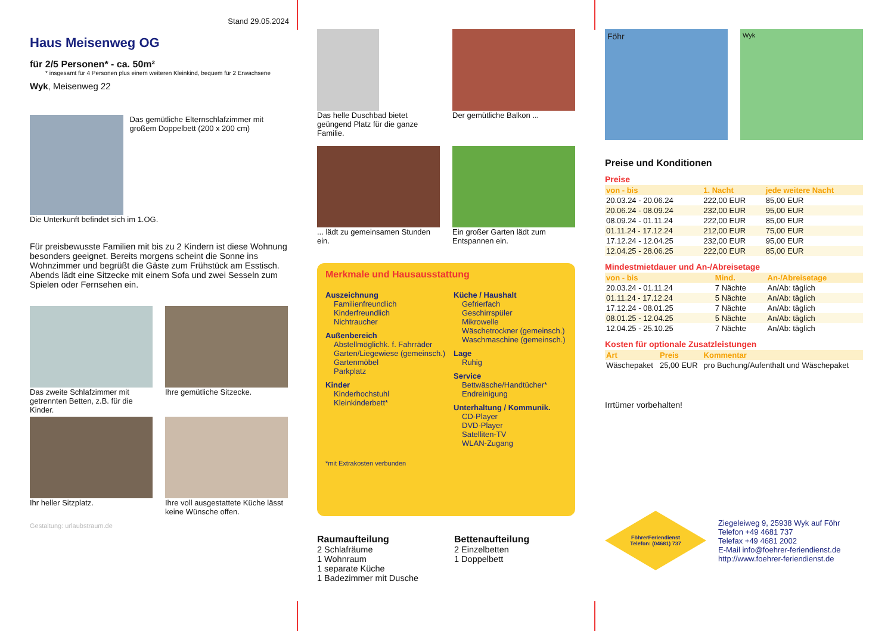Stand 29.05.2024
Haus Meisenweg OG
für 2/5 Personen* - ca. 50m²
* insgesamt für 4 Personen plus einem weiteren Kleinkind, bequem für 2 Erwachsene
Wyk, Meisenweg 22
Das gemütliche Elternschlafzimmer mit großem Doppelbett (200 x 200 cm)
Die Unterkunft befindet sich im 1.OG.
Für preisbewusste Familien mit bis zu 2 Kindern ist diese Wohnung besonders geeignet. Bereits morgens scheint die Sonne ins Wohnzimmer und begrüßt die Gäste zum Frühstück am Esstisch. Abends lädt eine Sitzecke mit einem Sofa und zwei Sesseln zum Spielen oder Fernsehen ein.
Das zweite Schlafzimmer mit getrennten Betten, z.B. für die Kinder.
Ihre gemütliche Sitzecke.
Ihr heller Sitzplatz.
Ihre voll ausgestattete Küche lässt keine Wünsche offen.
Gestaltung: urlaubstraum.de
Das helle Duschbad bietet geüngend Platz für die ganze Familie.
Der gemütliche Balkon ...
... lädt zu gemeinsamen Stunden ein.
Ein großer Garten lädt zum Entspannen ein.
Merkmale und Hausausstattung
Auszeichnung
Familienfreundlich
Kinderfreundlich
Nichtraucher
Außenbereich
Abstellmöglichk. f. Fahrräder
Garten/Liegewiese (gemeinsch.)
Gartenmöbel
Parkplatz
Kinder
Kinderhochstuhl
Kleinkinderbett*
Küche / Haushalt
Gefrierfach
Geschirrspüler
Mikrowelle
Wäschetrockner (gemeinsch.)
Waschmaschine (gemeinsch.)
Lage
Ruhig
Service
Bettwäsche/Handtücher*
Endreinigung
Unterhaltung / Kommunik.
CD-Player
DVD-Player
Satelliten-TV
WLAN-Zugang
*mit Extrakosten verbunden
Raumaufteilung
2 Schlafräume
1 Wohnraum
1 separate Küche
1 Badezimmer mit Dusche
Bettenaufteilung
2 Einzelbetten
1 Doppelbett
Föhr
Wyk
Preise und Konditionen
Preise
| von - bis | 1. Nacht | jede weitere Nacht |
| --- | --- | --- |
| 20.03.24 - 20.06.24 | 222,00 EUR | 85,00 EUR |
| 20.06.24 - 08.09.24 | 232,00 EUR | 95,00 EUR |
| 08.09.24 - 01.11.24 | 222,00 EUR | 85,00 EUR |
| 01.11.24 - 17.12.24 | 212,00 EUR | 75,00 EUR |
| 17.12.24 - 12.04.25 | 232,00 EUR | 95,00 EUR |
| 12.04.25 - 28.06.25 | 222,00 EUR | 85,00 EUR |
Mindestmietdauer und An-/Abreisetage
| von - bis | Mind. | An-/Abreisetage |
| --- | --- | --- |
| 20.03.24 - 01.11.24 | 7 Nächte | An/Ab: täglich |
| 01.11.24 - 17.12.24 | 5 Nächte | An/Ab: täglich |
| 17.12.24 - 08.01.25 | 7 Nächte | An/Ab: täglich |
| 08.01.25 - 12.04.25 | 5 Nächte | An/Ab: täglich |
| 12.04.25 - 25.10.25 | 7 Nächte | An/Ab: täglich |
Kosten für optionale Zusatzleistungen
| Art | Preis | Kommentar |
| --- | --- | --- |
| Wäschepaket | 25,00 EUR | pro Buchung/Aufenthalt und Wäschepaket |
Irrtümer vorbehalten!
FöhrerFeriendienst
Telefon: (04681) 737
Ziegeleiweg 9, 25938 Wyk auf Föhr
Telefon +49 4681 737
Telefax +49 4681 2002
E-Mail info@foehrer-feriendienst.de
http://www.foehrer-feriendienst.de